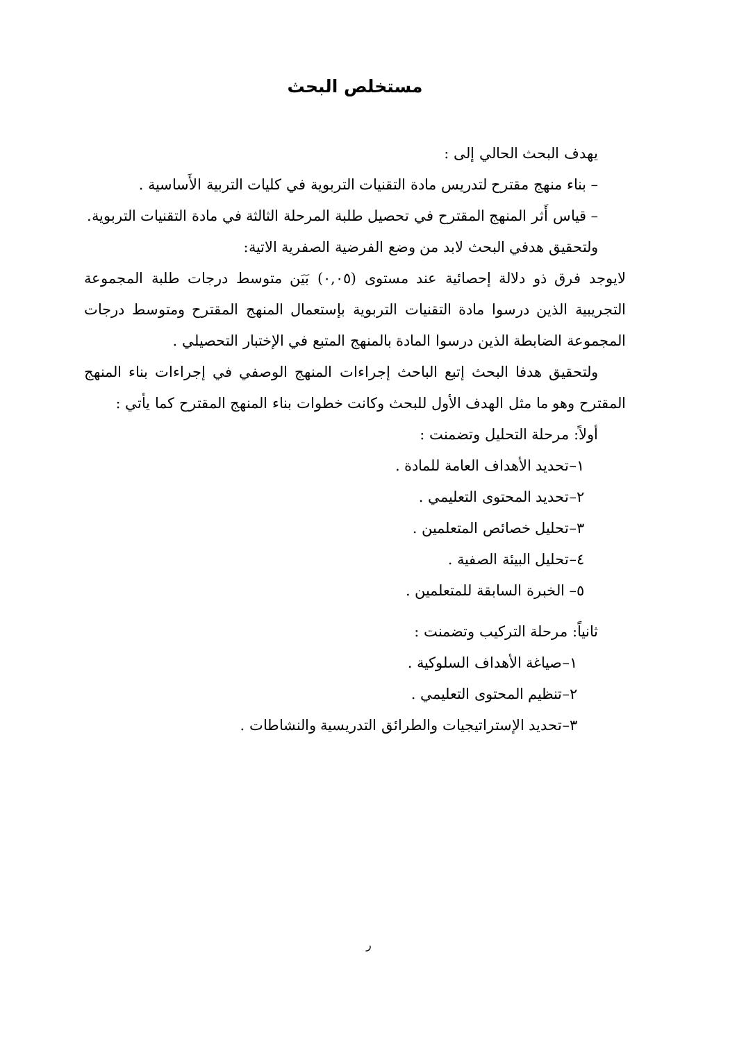مستخلص البحث
يهدف البحث الحالي إلى :
– بناء منهج مقترح لتدريس مادة التقنيات التربوية في كليات التربية الأَساسية .
– قياس أَثر المنهج المقترح في تحصيل طلبة المرحلة الثالثة في مادة التقنيات التربوية.
ولتحقيق هدفي البحث لابد من وضع الفرضية الصفرية الاتية:
لايوجد فرق ذو دلالة إحصائية عند مستوى (٠,٠٥) بَيَن متوسط درجات طلبة المجموعة التجريبية الذين درسوا مادة التقنيات التربوية بإستعمال المنهج المقترح ومتوسط درجات المجموعة الضابطة الذين درسوا المادة بالمنهج المتبع في الإختبار التحصيلي .
ولتحقيق هدفا البحث إتبع الباحث إجراءات المنهج الوصفي في إجراءات بناء المنهج المقترح وهو ما مثل الهدف الأول للبحث وكانت خطوات بناء المنهج المقترح كما يأتي :
أولاً: مرحلة التحليل وتضمنت :
١–تحديد الأهداف العامة للمادة .
٢–تحديد المحتوى التعليمي .
٣–تحليل خصائص المتعلمين .
٤–تحليل البيئة الصفية .
٥– الخبرة السابقة للمتعلمين .
ثانياً: مرحلة التركيب وتضمنت :
١–صياغة الأهداف السلوكية .
٢–تنظيم المحتوى التعليمي .
٣–تحديد الإستراتيجيات والطرائق التدريسية والنشاطات .
ر